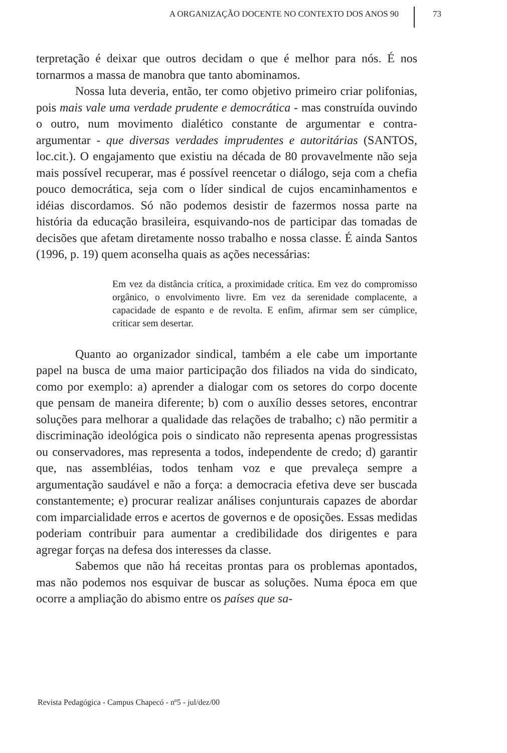A ORGANIZAÇÃO DOCENTE NO CONTEXTO DOS ANOS 90 73
terpretação é deixar que outros decidam o que é melhor para nós. É nos tornarmos a massa de manobra que tanto abominamos.
Nossa luta deveria, então, ter como objetivo primeiro criar polifonias, pois mais vale uma verdade prudente e democrática - mas construída ouvindo o outro, num movimento dialético constante de argumentar e contra-argumentar - que diversas verdades imprudentes e autoritárias (SANTOS, loc.cit.). O engajamento que existiu na década de 80 provavelmente não seja mais possível recuperar, mas é possível reencetar o diálogo, seja com a chefia pouco democrática, seja com o líder sindical de cujos encaminhamentos e idéias discordamos. Só não podemos desistir de fazermos nossa parte na história da educação brasileira, esquivando-nos de participar das tomadas de decisões que afetam diretamente nosso trabalho e nossa classe. É ainda Santos (1996, p. 19) quem aconselha quais as ações necessárias:
Em vez da distância crítica, a proximidade crítica. Em vez do compromisso orgânico, o envolvimento livre. Em vez da serenidade complacente, a capacidade de espanto e de revolta. E enfim, afirmar sem ser cúmplice, criticar sem desertar.
Quanto ao organizador sindical, também a ele cabe um importante papel na busca de uma maior participação dos filiados na vida do sindicato, como por exemplo: a) aprender a dialogar com os setores do corpo docente que pensam de maneira diferente; b) com o auxílio desses setores, encontrar soluções para melhorar a qualidade das relações de trabalho; c) não permitir a discriminação ideológica pois o sindicato não representa apenas progressistas ou conservadores, mas representa a todos, independente de credo; d) garantir que, nas assembléias, todos tenham voz e que prevaleça sempre a argumentação saudável e não a força: a democracia efetiva deve ser buscada constantemente; e) procurar realizar análises conjunturais capazes de abordar com imparcialidade erros e acertos de governos e de oposições. Essas medidas poderiam contribuir para aumentar a credibilidade dos dirigentes e para agregar forças na defesa dos interesses da classe.
Sabemos que não há receitas prontas para os problemas apontados, mas não podemos nos esquivar de buscar as soluções. Numa época em que ocorre a ampliação do abismo entre os países que sa-
Revista Pedagógica - Campus Chapecó - nº5 - jul/dez/00